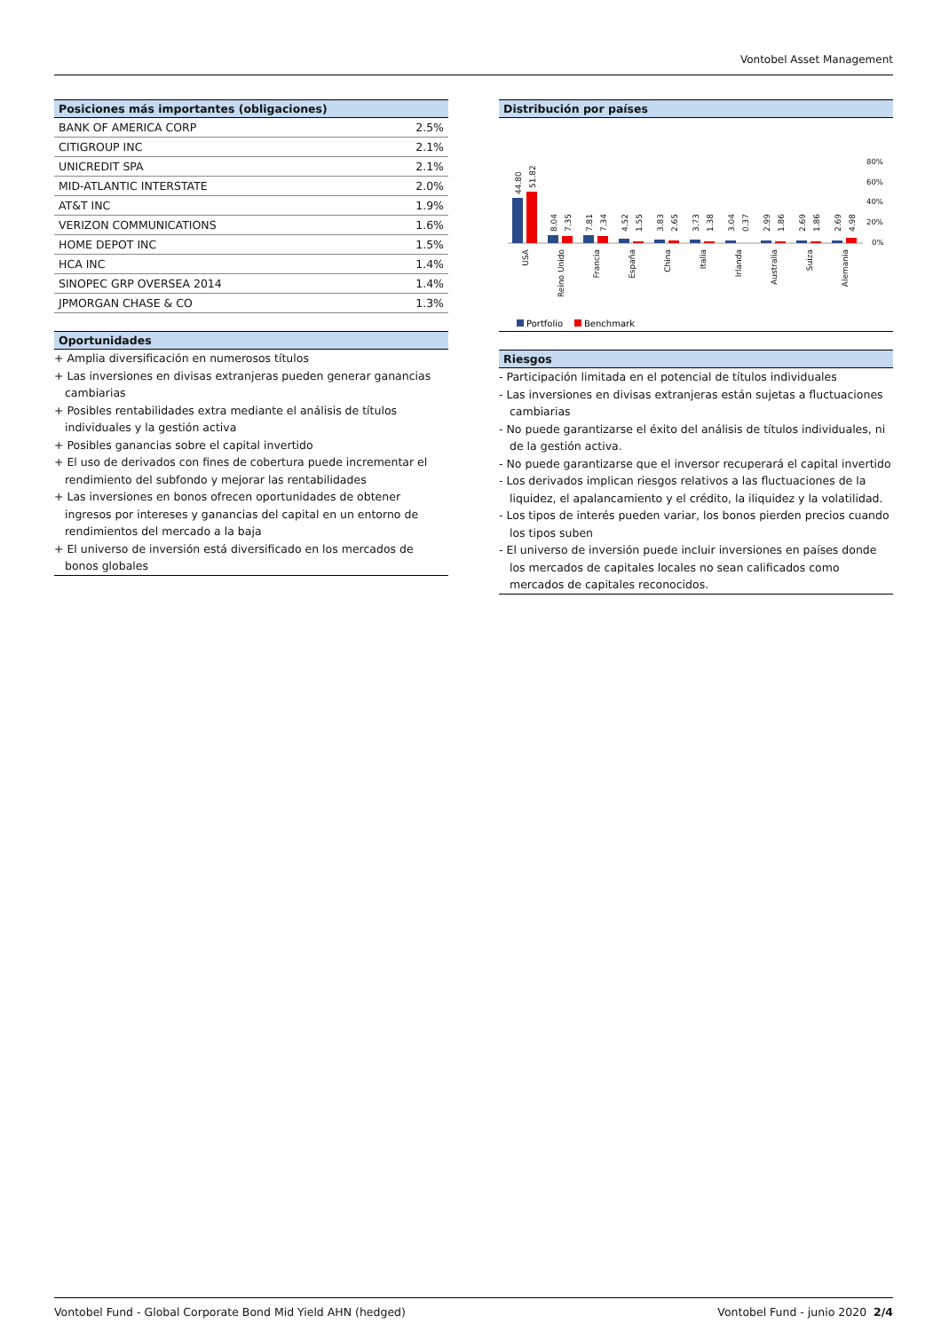Vontobel Asset Management
Posiciones más importantes (obligaciones)
| BANK OF AMERICA CORP | 2.5% |
| CITIGROUP INC | 2.1% |
| UNICREDIT SPA | 2.1% |
| MID-ATLANTIC INTERSTATE | 2.0% |
| AT&T INC | 1.9% |
| VERIZON COMMUNICATIONS | 1.6% |
| HOME DEPOT INC | 1.5% |
| HCA INC | 1.4% |
| SINOPEC GRP OVERSEA 2014 | 1.4% |
| JPMORGAN CHASE & CO | 1.3% |
Oportunidades
+ Amplia diversificación en numerosos títulos
+ Las inversiones en divisas extranjeras pueden generar ganancias cambiarias
+ Posibles rentabilidades extra mediante el análisis de títulos individuales y la gestión activa
+ Posibles ganancias sobre el capital invertido
+ El uso de derivados con fines de cobertura puede incrementar el rendimiento del subfondo y mejorar las rentabilidades
+ Las inversiones en bonos ofrecen oportunidades de obtener ingresos por intereses y ganancias del capital en un entorno de rendimientos del mercado a la baja
+ El universo de inversión está diversificado en los mercados de bonos globales
Distribución por países
80%
60%
40%
20%
0%
44.80
51.82
8.04
7.35
7.81
7.34
4.52
1.55
3.83
2.65
3.73
1.38
3.04
0.37
2.99
1.86
2.69
1.86
2.69
4.98
USA
Reino Unido
Francia
España
China
Italia
Irlanda
Australia
Suiza
Alemania
Portfolio
Benchmark
Riesgos
- Participación limitada en el potencial de títulos individuales
- Las inversiones en divisas extranjeras están sujetas a fluctuaciones cambiarias
- No puede garantizarse el éxito del análisis de títulos individuales, ni de la gestión activa.
- No puede garantizarse que el inversor recuperará el capital invertido
- Los derivados implican riesgos relativos a las fluctuaciones de la liquidez, el apalancamiento y el crédito, la iliquidez y la volatilidad.
- Los tipos de interés pueden variar, los bonos pierden precios cuando los tipos suben
- El universo de inversión puede incluir inversiones en países donde los mercados de capitales locales no sean calificados como mercados de capitales reconocidos.
Vontobel Fund - Global Corporate Bond Mid Yield AHN (hedged) Vontobel Fund - junio 2020 2/4